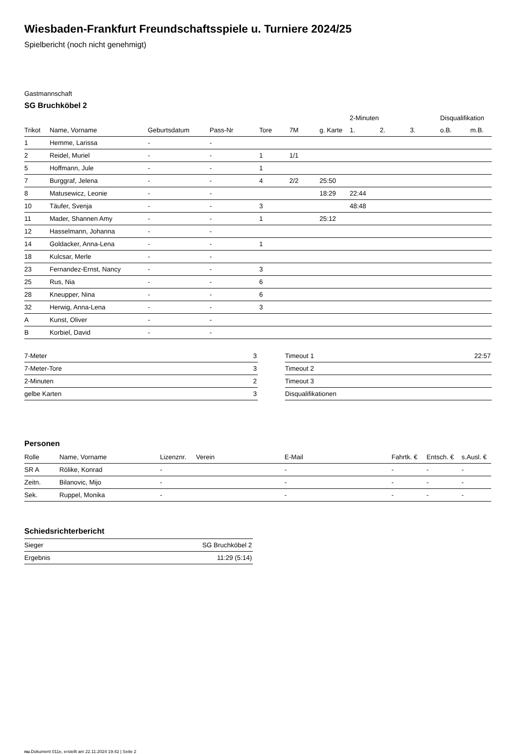Wiesbaden-Frankfurt Freundschaftsspiele u. Turniere 2024/25
Spielbericht (noch nicht genehmigt)
Gastmannschaft
SG Bruchköbel 2
| | | | | | | | 2-Minuten | | | Disqualifikation | |
| --- | --- | --- | --- | --- | --- | --- | --- | --- | --- | --- | --- |
| Trikot | Name, Vorname | Geburtsdatum | Pass-Nr | Tore | 7M | g. Karte | 1. | 2. | 3. | o.B. | m.B. |
| 1 | Hemme, Larissa | - | - | | | | | | | | |
| 2 | Reidel, Muriel | - | - | 1 | 1/1 | | | | | | |
| 5 | Hoffmann, Jule | - | - | 1 | | | | | | | |
| 7 | Burggraf, Jelena | - | - | 4 | 2/2 | 25:50 | | | | | |
| 8 | Matusewicz, Leonie | - | - | | | 18:29 | 22:44 | | | | |
| 10 | Täufer, Svenja | - | - | 3 | | | 48:48 | | | | |
| 11 | Mader, Shannen Amy | - | - | 1 | | 25:12 | | | | | |
| 12 | Hasselmann, Johanna | - | - | | | | | | | | |
| 14 | Goldacker, Anna-Lena | - | - | 1 | | | | | | | |
| 18 | Kulcsar, Merle | - | - | | | | | | | | |
| 23 | Fernandez-Ernst, Nancy | - | - | 3 | | | | | | | |
| 25 | Rus, Nia | - | - | 6 | | | | | | | |
| 28 | Kneupper, Nina | - | - | 6 | | | | | | | |
| 32 | Herwig, Anna-Lena | - | - | 3 | | | | | | | |
| A | Kunst, Oliver | - | - | | | | | | | | |
| B | Korbiel, David | - | - | | | | | | | | |
| 7-Meter | 3 |
| 7-Meter-Tore | 3 |
| 2-Minuten | 2 |
| gelbe Karten | 3 |
| Timeout 1 | 22:57 |
| Timeout 2 | |
| Timeout 3 | |
| Disqualifikationen | |
Personen
| Rolle | Name, Vorname | Lizenznr. | Verein | E-Mail | Fahrtk. € | Entsch. € | s.Ausl. € |
| --- | --- | --- | --- | --- | --- | --- | --- |
| SR A | Rölike, Konrad | - | | - | - | - | - |
| Zeitn. | Bilanovic, Mijo | - | | - | - | - | - |
| Sek. | Ruppel, Monika | - | | - | - | - | - |
Schiedsrichterbericht
| Sieger | SG Bruchköbel 2 |
| Ergebnis | 11:29 (5:14) |
nu.Dokument 011e, erstellt am 22.11.2024 19:42 | Seite 2